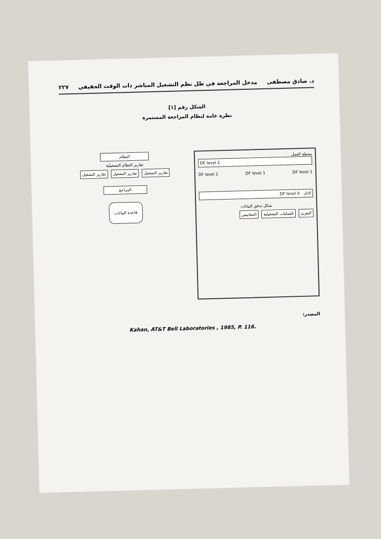د. صادق مصطفى مدخل المراجعة في ظل نظم التشغيل المباشر ذات الوقت الحقيقي ٢٢٧
الشكل رقم [١]
نظرة عامة لنظام المراجعة المستمرة
محطة العمل
DF level 2
DF level 1 DF level 1 DF level 1
DF level 0 الاثار
شكل تدفق البيانات
التقرير العمليات التشغيلية المقاييس
النظام
تقارير النظام التشغيلية
تقارير التشغيل تقارير التشغيل تقارير التشغيل
المراجع
قاعدة البيانات
المصدر:
Kahan, AT&T Bell Laboratories , 1985, P. 116.